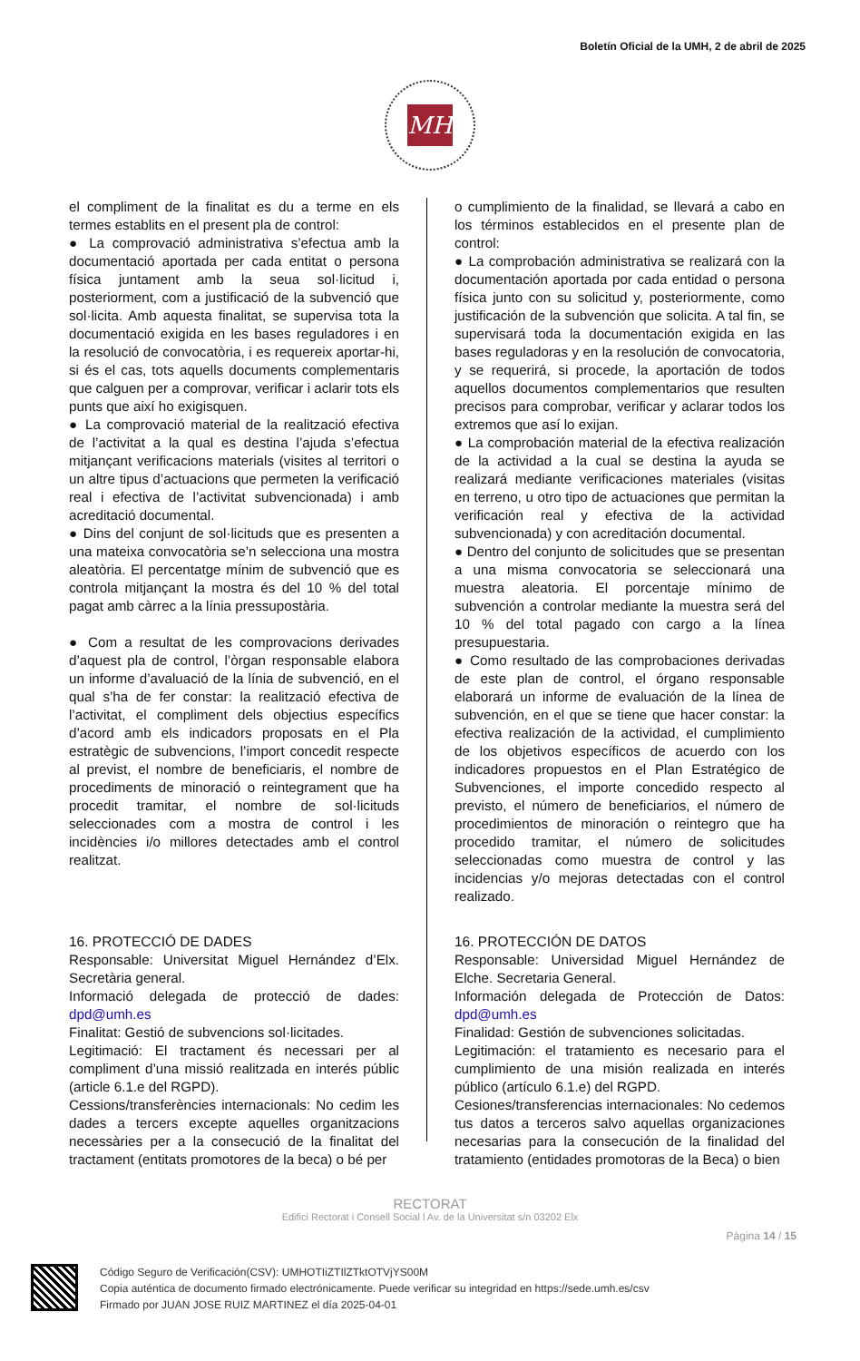Boletín Oficial de la UMH, 2 de abril de 2025
MH
el compliment de la finalitat es du a terme en els termes establits en el present pla de control:
● La comprovació administrativa s’efectua amb la documentació aportada per cada entitat o persona física juntament amb la seua sol·licitud i, posteriorment, com a justificació de la subvenció que sol·licita. Amb aquesta finalitat, se supervisa tota la documentació exigida en les bases reguladores i en la resolució de convocatòria, i es requereix aportar-hi, si és el cas, tots aquells documents complementaris que calguen per a comprovar, verificar i aclarir tots els punts que així ho exigisquen.
● La comprovació material de la realització efectiva de l’activitat a la qual es destina l’ajuda s’efectua mitjançant verificacions materials (visites al territori o un altre tipus d’actuacions que permeten la verificació real i efectiva de l’activitat subvencionada) i amb acreditació documental.
● Dins del conjunt de sol·licituds que es presenten a una mateixa convocatòria se’n selecciona una mostra aleatòria. El percentatge mínim de subvenció que es controla mitjançant la mostra és del 10 % del total pagat amb càrrec a la línia pressupostària.
● Com a resultat de les comprovacions derivades d’aquest pla de control, l’òrgan responsable elabora un informe d’avaluació de la línia de subvenció, en el qual s’ha de fer constar: la realització efectiva de l’activitat, el compliment dels objectius específics d’acord amb els indicadors proposats en el Pla estratègic de subvencions, l’import concedit respecte al previst, el nombre de beneficiaris, el nombre de procediments de minoració o reintegrament que ha procedit tramitar, el nombre de sol·licituds seleccionades com a mostra de control i les incidències i/o millores detectades amb el control realitzat.
16. PROTECCIÓ DE DADES
Responsable: Universitat Miguel Hernández d’Elx. Secretària general.
Informació delegada de protecció de dades: dpd@umh.es
Finalitat: Gestió de subvencions sol·licitades.
Legitimació: El tractament és necessari per al compliment d’una missió realitzada en interés públic (article 6.1.e del RGPD).
Cessions/transferències internacionals: No cedim les dades a tercers excepte aquelles organitzacions necessàries per a la consecució de la finalitat del tractament (entitats promotores de la beca) o bé per
o cumplimiento de la finalidad, se llevará a cabo en los términos establecidos en el presente plan de control:
● La comprobación administrativa se realizará con la documentación aportada por cada entidad o persona física junto con su solicitud y, posteriormente, como justificación de la subvención que solicita. A tal fin, se supervisará toda la documentación exigida en las bases reguladoras y en la resolución de convocatoria, y se requerirá, si procede, la aportación de todos aquellos documentos complementarios que resulten precisos para comprobar, verificar y aclarar todos los extremos que así lo exijan.
● La comprobación material de la efectiva realización de la actividad a la cual se destina la ayuda se realizará mediante verificaciones materiales (visitas en terreno, u otro tipo de actuaciones que permitan la verificación real y efectiva de la actividad subvencionada) y con acreditación documental.
● Dentro del conjunto de solicitudes que se presentan a una misma convocatoria se seleccionará una muestra aleatoria. El porcentaje mínimo de subvención a controlar mediante la muestra será del 10 % del total pagado con cargo a la línea presupuestaria.
● Como resultado de las comprobaciones derivadas de este plan de control, el órgano responsable elaborará un informe de evaluación de la línea de subvención, en el que se tiene que hacer constar: la efectiva realización de la actividad, el cumplimiento de los objetivos específicos de acuerdo con los indicadores propuestos en el Plan Estratégico de Subvenciones, el importe concedido respecto al previsto, el número de beneficiarios, el número de procedimientos de minoración o reintegro que ha procedido tramitar, el número de solicitudes seleccionadas como muestra de control y las incidencias y/o mejoras detectadas con el control realizado.
16. PROTECCIÓN DE DATOS
Responsable: Universidad Miguel Hernández de Elche. Secretaria General.
Información delegada de Protección de Datos: dpd@umh.es
Finalidad: Gestión de subvenciones solicitadas.
Legitimación: el tratamiento es necesario para el cumplimiento de una misión realizada en interés público (artículo 6.1.e) del RGPD.
Cesiones/transferencias internacionales: No cedemos tus datos a terceros salvo aquellas organizaciones necesarias para la consecución de la finalidad del tratamiento (entidades promotoras de la Beca) o bien
RECTORAT
Edifici Rectorat i Consell Social l Av. de la Universitat s/n 03202 Elx
Pàgina 14 / 15
Código Seguro de Verificación(CSV): UMHOTIiZTIlZTktOTVjYS00M
Copia auténtica de documento firmado electrónicamente. Puede verificar su integridad en https://sede.umh.es/csv
Firmado por JUAN JOSE RUIZ MARTINEZ el día 2025-04-01